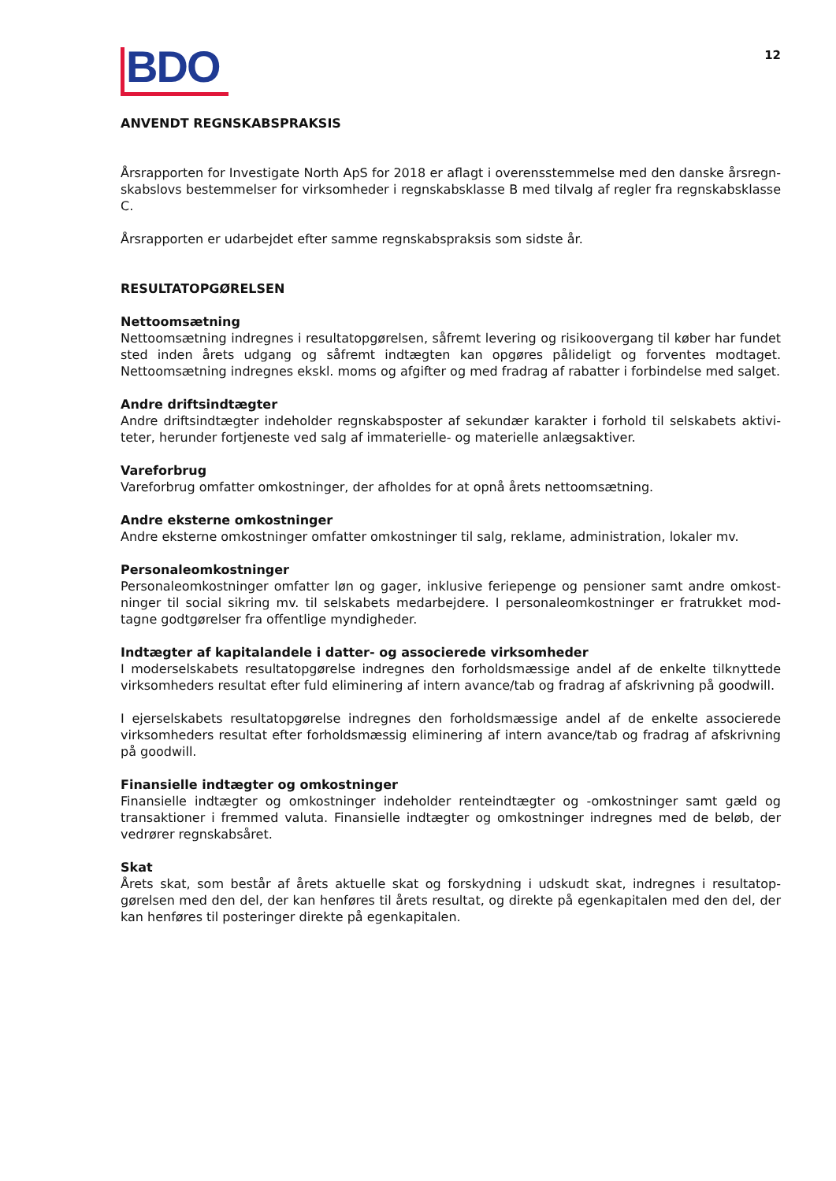BDO
12
ANVENDT REGNSKABSPRAKSIS
Årsrapporten for Investigate North ApS for 2018 er aflagt i overensstemmelse med den danske årsregn-skabslovs bestemmelser for virksomheder i regnskabsklasse B med tilvalg af regler fra regnskabsklasse C.
Årsrapporten er udarbejdet efter samme regnskabspraksis som sidste år.
RESULTATOPGØRELSEN
Nettoomsætning
Nettoomsætning indregnes i resultatopgørelsen, såfremt levering og risikoovergang til køber har fundet sted inden årets udgang og såfremt indtægten kan opgøres pålideligt og forventes modtaget. Nettoomsætning indregnes ekskl. moms og afgifter og med fradrag af rabatter i forbindelse med salget.
Andre driftsindtægter
Andre driftsindtægter indeholder regnskabsposter af sekundær karakter i forhold til selskabets aktivi-teter, herunder fortjeneste ved salg af immaterielle- og materielle anlægsaktiver.
Vareforbrug
Vareforbrug omfatter omkostninger, der afholdes for at opnå årets nettoomsætning.
Andre eksterne omkostninger
Andre eksterne omkostninger omfatter omkostninger til salg, reklame, administration, lokaler mv.
Personaleomkostninger
Personaleomkostninger omfatter løn og gager, inklusive feriepenge og pensioner samt andre omkost-ninger til social sikring mv. til selskabets medarbejdere. I personaleomkostninger er fratrukket mod-tagne godtgørelser fra offentlige myndigheder.
Indtægter af kapitalandele i datter- og associerede virksomheder
I moderselskabets resultatopgørelse indregnes den forholdsmæssige andel af de enkelte tilknyttede virksomheders resultat efter fuld eliminering af intern avance/tab og fradrag af afskrivning på goodwill.
I ejerselskabets resultatopgørelse indregnes den forholdsmæssige andel af de enkelte associerede virksomheders resultat efter forholdsmæssig eliminering af intern avance/tab og fradrag af afskrivning på goodwill.
Finansielle indtægter og omkostninger
Finansielle indtægter og omkostninger indeholder renteindtægter og -omkostninger samt gæld og transaktioner i fremmed valuta. Finansielle indtægter og omkostninger indregnes med de beløb, der vedrører regnskabsåret.
Skat
Årets skat, som består af årets aktuelle skat og forskydning i udskudt skat, indregnes i resultatop-gørelsen med den del, der kan henføres til årets resultat, og direkte på egenkapitalen med den del, der kan henføres til posteringer direkte på egenkapitalen.